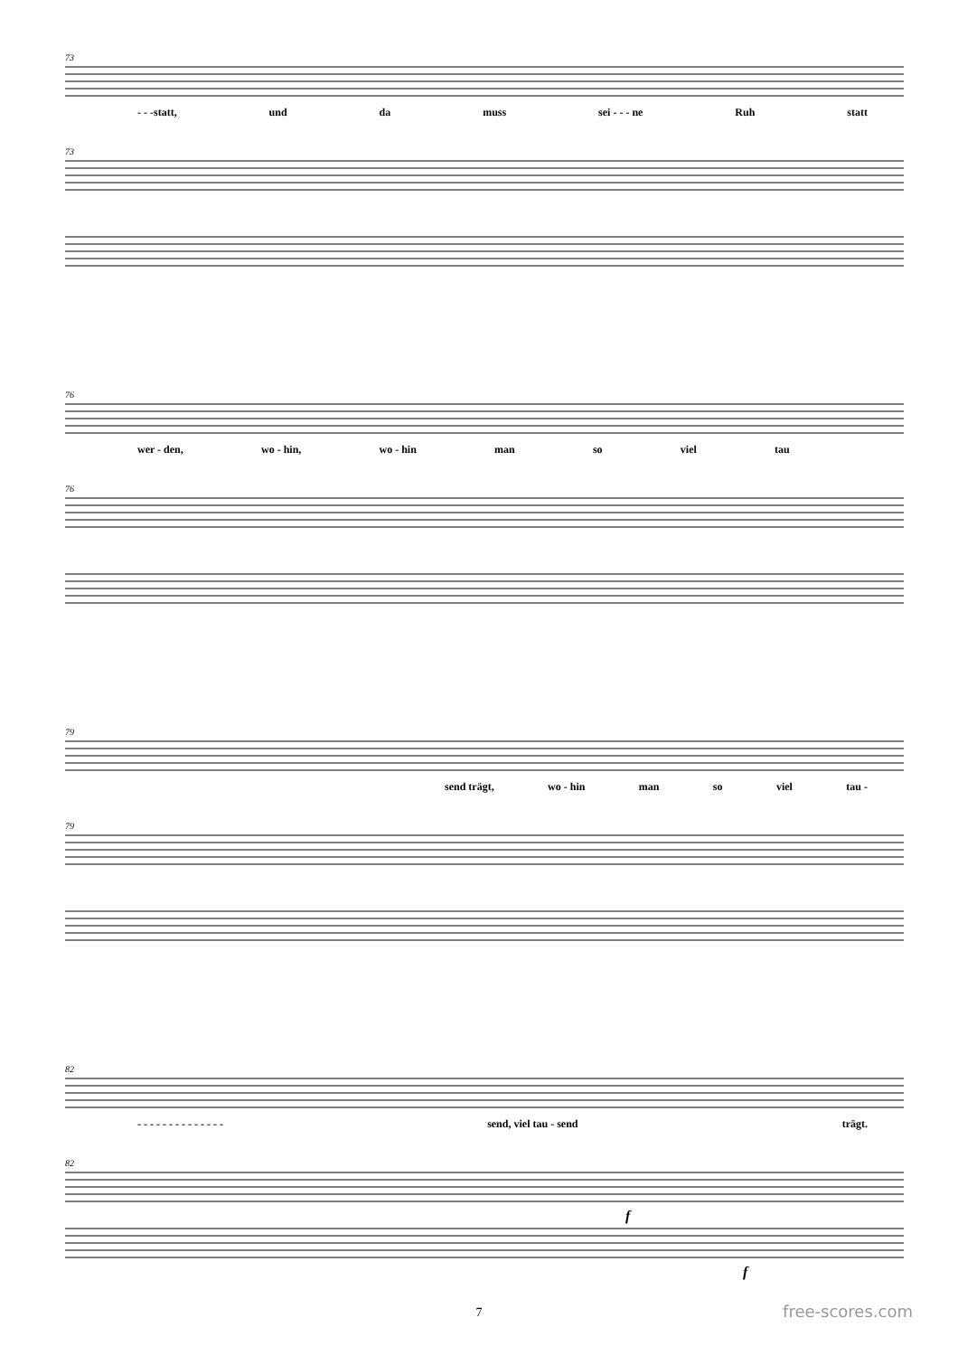73
- - -statt, und da muss sei - - - ne Ruh statt
73
76
wer - den, wo - hin, wo - hin man so viel tau
76
79
send trägt, wo - hin man so viel tau -
79
82
- - - - - - - - - - - - - - send, viel tau - send trägt.
82
f
f
7 free-scores.com